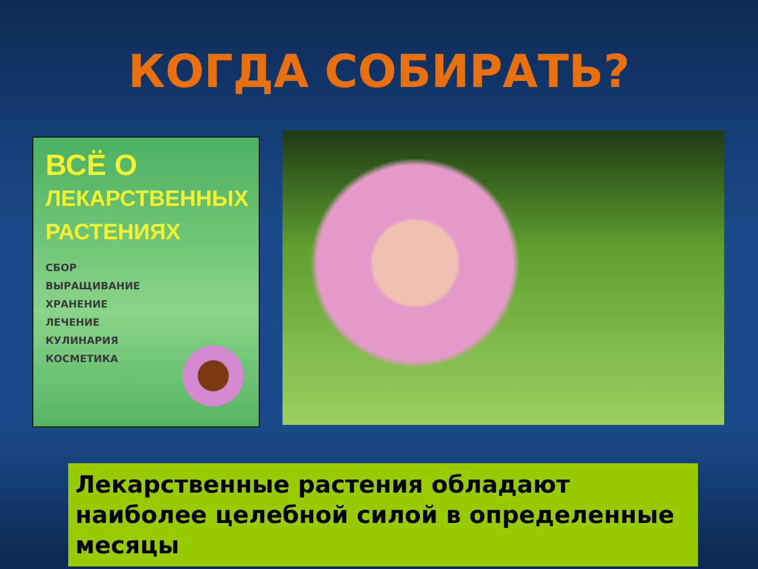КОГДА СОБИРАТЬ?
ВСЁ О
ЛЕКАРСТВЕННЫХ
РАСТЕНИЯХ
СБОР
ВЫРАЩИВАНИЕ
ХРАНЕНИЕ
ЛЕЧЕНИЕ
КУЛИНАРИЯ
КОСМЕТИКА
Лекарственные растения обладают наиболее целебной силой в определенные месяцы